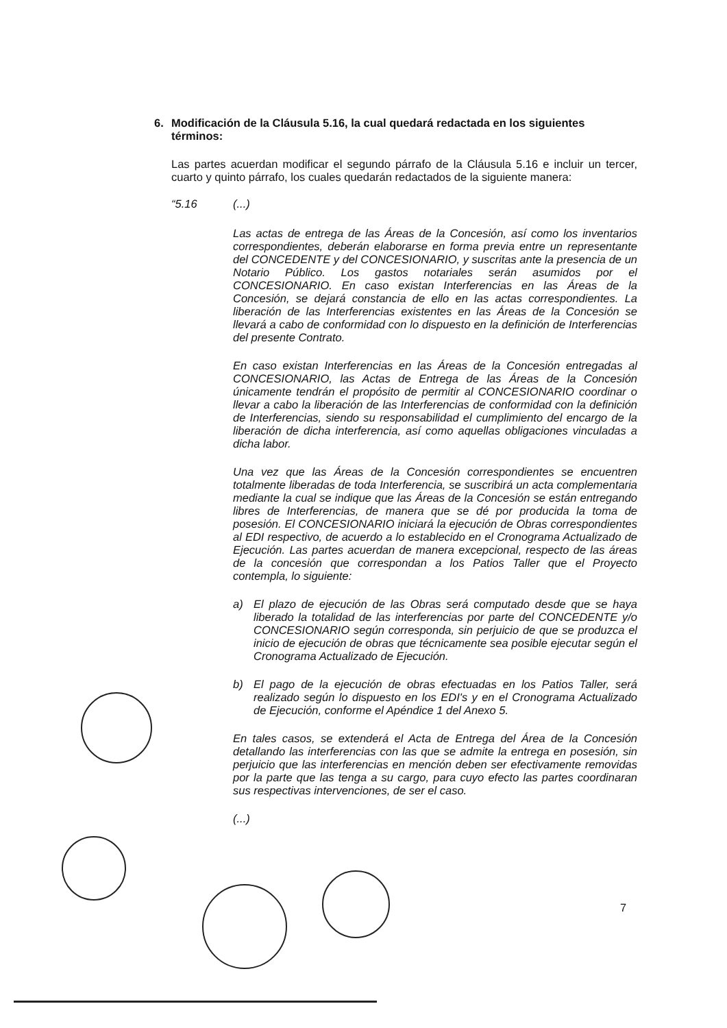6. Modificación de la Cláusula 5.16, la cual quedará redactada en los siguientes términos:
Las partes acuerdan modificar el segundo párrafo de la Cláusula 5.16 e incluir un tercer, cuarto y quinto párrafo, los cuales quedarán redactados de la siguiente manera:
“5.16 (...)
Las actas de entrega de las Áreas de la Concesión, así como los inventarios correspondientes, deberán elaborarse en forma previa entre un representante del CONCEDENTE y del CONCESIONARIO, y suscritas ante la presencia de un Notario Público. Los gastos notariales serán asumidos por el CONCESIONARIO. En caso existan Interferencias en las Áreas de la Concesión, se dejará constancia de ello en las actas correspondientes. La liberación de las Interferencias existentes en las Áreas de la Concesión se llevará a cabo de conformidad con lo dispuesto en la definición de Interferencias del presente Contrato.
En caso existan Interferencias en las Áreas de la Concesión entregadas al CONCESIONARIO, las Actas de Entrega de las Áreas de la Concesión únicamente tendrán el propósito de permitir al CONCESIONARIO coordinar o llevar a cabo la liberación de las Interferencias de conformidad con la definición de Interferencias, siendo su responsabilidad el cumplimiento del encargo de la liberación de dicha interferencia, así como aquellas obligaciones vinculadas a dicha labor.
Una vez que las Áreas de la Concesión correspondientes se encuentren totalmente liberadas de toda Interferencia, se suscribirá un acta complementaria mediante la cual se indique que las Áreas de la Concesión se están entregando libres de Interferencias, de manera que se dé por producida la toma de posesión. El CONCESIONARIO iniciará la ejecución de Obras correspondientes al EDI respectivo, de acuerdo a lo establecido en el Cronograma Actualizado de Ejecución. Las partes acuerdan de manera excepcional, respecto de las áreas de la concesión que correspondan a los Patios Taller que el Proyecto contempla, lo siguiente:
a) El plazo de ejecución de las Obras será computado desde que se haya liberado la totalidad de las interferencias por parte del CONCEDENTE y/o CONCESIONARIO según corresponda, sin perjuicio de que se produzca el inicio de ejecución de obras que técnicamente sea posible ejecutar según el Cronograma Actualizado de Ejecución.
b) El pago de la ejecución de obras efectuadas en los Patios Taller, será realizado según lo dispuesto en los EDI's y en el Cronograma Actualizado de Ejecución, conforme el Apéndice 1 del Anexo 5.
En tales casos, se extenderá el Acta de Entrega del Área de la Concesión detallando las interferencias con las que se admite la entrega en posesión, sin perjuicio que las interferencias en mención deben ser efectivamente removidas por la parte que las tenga a su cargo, para cuyo efecto las partes coordinaran sus respectivas intervenciones, de ser el caso.
(...)
7